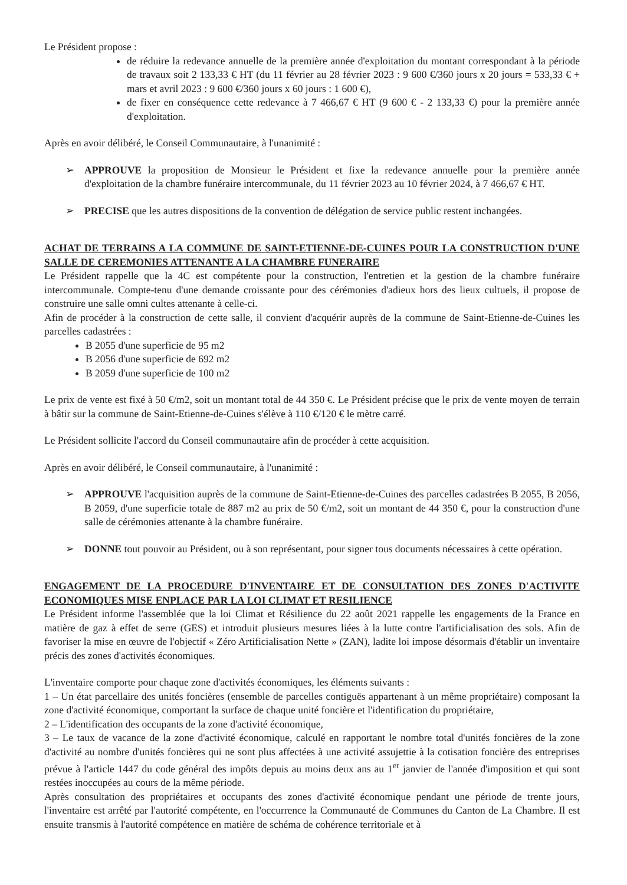Le Président propose :
de réduire la redevance annuelle de la première année d'exploitation du montant correspondant à la période de travaux soit 2 133,33 € HT (du 11 février au 28 février 2023 : 9 600 €/360 jours x 20 jours = 533,33 € + mars et avril 2023 : 9 600 €/360 jours x 60 jours : 1 600 €),
de fixer en conséquence cette redevance à 7 466,67 € HT (9 600 € - 2 133,33 €) pour la première année d'exploitation.
Après en avoir délibéré, le Conseil Communautaire, à l'unanimité :
➢ APPROUVE la proposition de Monsieur le Président et fixe la redevance annuelle pour la première année d'exploitation de la chambre funéraire intercommunale, du 11 février 2023 au 10 février 2024, à 7 466,67 € HT.
➢ PRECISE que les autres dispositions de la convention de délégation de service public restent inchangées.
ACHAT DE TERRAINS A LA COMMUNE DE SAINT-ETIENNE-DE-CUINES POUR LA CONSTRUCTION D'UNE SALLE DE CEREMONIES ATTENANTE A LA CHAMBRE FUNERAIRE
Le Président rappelle que la 4C est compétente pour la construction, l'entretien et la gestion de la chambre funéraire intercommunale. Compte-tenu d'une demande croissante pour des cérémonies d'adieux hors des lieux cultuels, il propose de construire une salle omni cultes attenante à celle-ci.
Afin de procéder à la construction de cette salle, il convient d'acquérir auprès de la commune de Saint-Etienne-de-Cuines les parcelles cadastrées :
B 2055 d'une superficie de 95 m2
B 2056 d'une superficie de 692 m2
B 2059 d'une superficie de 100 m2
Le prix de vente est fixé à 50 €/m2, soit un montant total de 44 350 €. Le Président précise que le prix de vente moyen de terrain à bâtir sur la commune de Saint-Etienne-de-Cuines s'élève à 110 €/120 € le mètre carré.
Le Président sollicite l'accord du Conseil communautaire afin de procéder à cette acquisition.
Après en avoir délibéré, le Conseil communautaire, à l'unanimité :
➢ APPROUVE l'acquisition auprès de la commune de Saint-Etienne-de-Cuines des parcelles cadastrées B 2055, B 2056, B 2059, d'une superficie totale de 887 m2 au prix de 50 €/m2, soit un montant de 44 350 €, pour la construction d'une salle de cérémonies attenante à la chambre funéraire.
➢ DONNE tout pouvoir au Président, ou à son représentant, pour signer tous documents nécessaires à cette opération.
ENGAGEMENT DE LA PROCEDURE D'INVENTAIRE ET DE CONSULTATION DES ZONES D'ACTIVITE ECONOMIQUES MISE ENPLACE PAR LA LOI CLIMAT ET RESILIENCE
Le Président informe l'assemblée que la loi Climat et Résilience du 22 août 2021 rappelle les engagements de la France en matière de gaz à effet de serre (GES) et introduit plusieurs mesures liées à la lutte contre l'artificialisation des sols. Afin de favoriser la mise en œuvre de l'objectif « Zéro Artificialisation Nette » (ZAN), ladite loi impose désormais d'établir un inventaire précis des zones d'activités économiques.
L'inventaire comporte pour chaque zone d'activités économiques, les éléments suivants :
1 – Un état parcellaire des unités foncières (ensemble de parcelles contiguës appartenant à un même propriétaire) composant la zone d'activité économique, comportant la surface de chaque unité foncière et l'identification du propriétaire,
2 – L'identification des occupants de la zone d'activité économique,
3 – Le taux de vacance de la zone d'activité économique, calculé en rapportant le nombre total d'unités foncières de la zone d'activité au nombre d'unités foncières qui ne sont plus affectées à une activité assujettie à la cotisation foncière des entreprises prévue à l'article 1447 du code général des impôts depuis au moins deux ans au 1<sup>er</sup> janvier de l'année d'imposition et qui sont restées inoccupées au cours de la même période.
Après consultation des propriétaires et occupants des zones d'activité économique pendant une période de trente jours, l'inventaire est arrêté par l'autorité compétente, en l'occurrence la Communauté de Communes du Canton de La Chambre. Il est ensuite transmis à l'autorité compétence en matière de schéma de cohérence territoriale et à